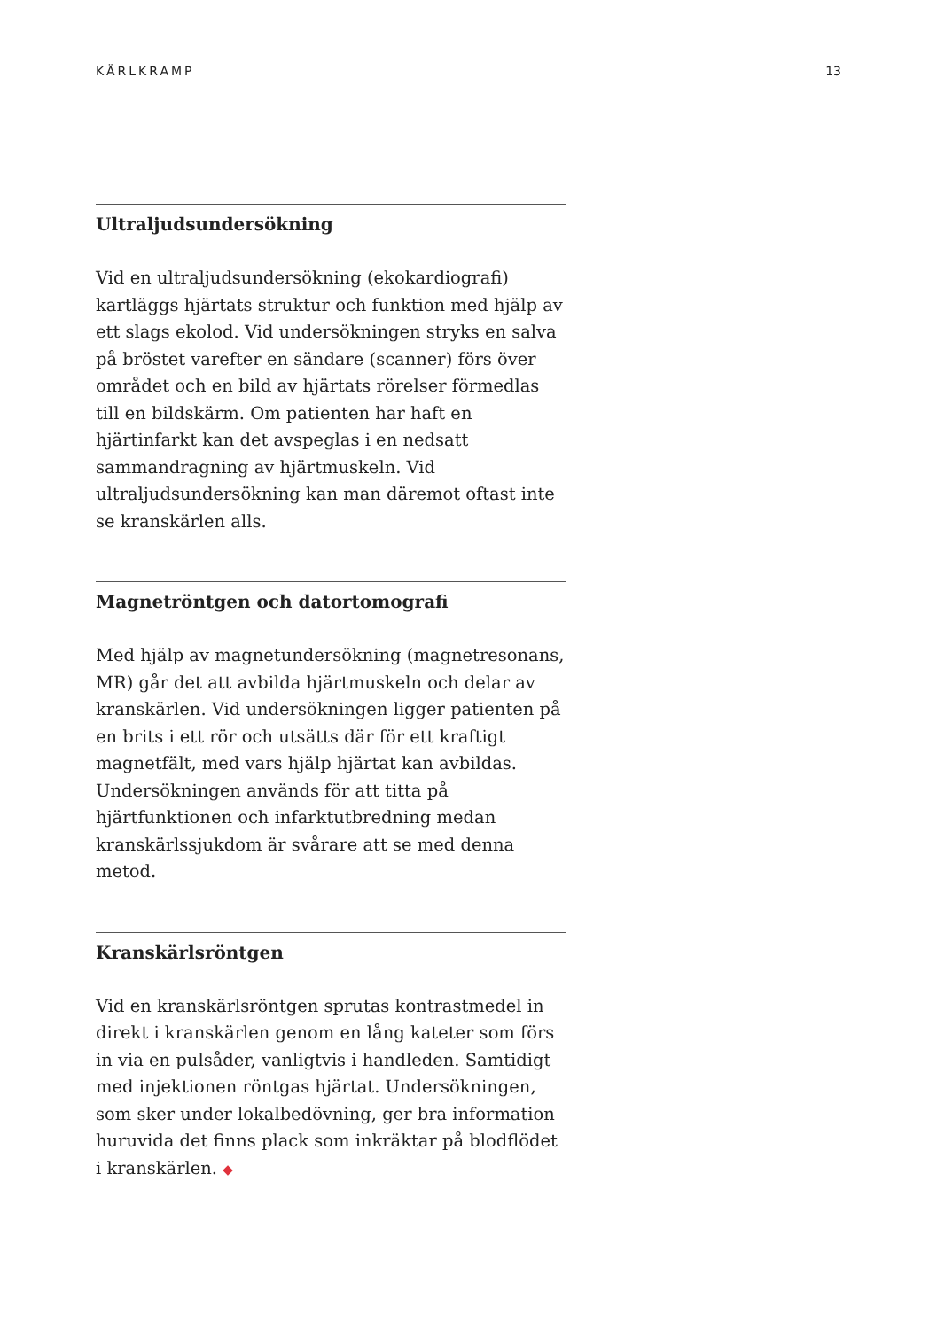KÄRLKRAMP 13
Ultraljudsundersökning
Vid en ultraljudsundersökning (ekokardiografi) kartläggs hjärtats struktur och funktion med hjälp av ett slags ekolod. Vid undersökningen stryks en salva på bröstet varefter en sändare (scanner) förs över området och en bild av hjärtats rörelser förmedlas till en bildskärm. Om patienten har haft en hjärtinfarkt kan det avspeglas i en nedsatt sammandragning av hjärtmuskeln. Vid ultraljudsundersökning kan man däremot oftast inte se kranskärlen alls.
Magnetröntgen och datortomografi
Med hjälp av magnetundersökning (magnetresonans, MR) går det att avbilda hjärtmuskeln och delar av kranskärlen. Vid undersökningen ligger patienten på en brits i ett rör och utsätts där för ett kraftigt magnetfält, med vars hjälp hjärtat kan avbildas. Undersökningen används för att titta på hjärtfunktionen och infarktutbredning medan kranskärlssjukdom är svårare att se med denna metod.
Kranskärlsröntgen
Vid en kranskärlsröntgen sprutas kontrastmedel in direkt i kranskärlen genom en lång kateter som förs in via en pulsåder, vanligtvis i handleden. Samtidigt med injektionen röntgas hjärtat. Undersökningen, som sker under lokalbedövning, ger bra information huruvida det finns plack som inkräktar på blodflödet i kranskärlen. ◆